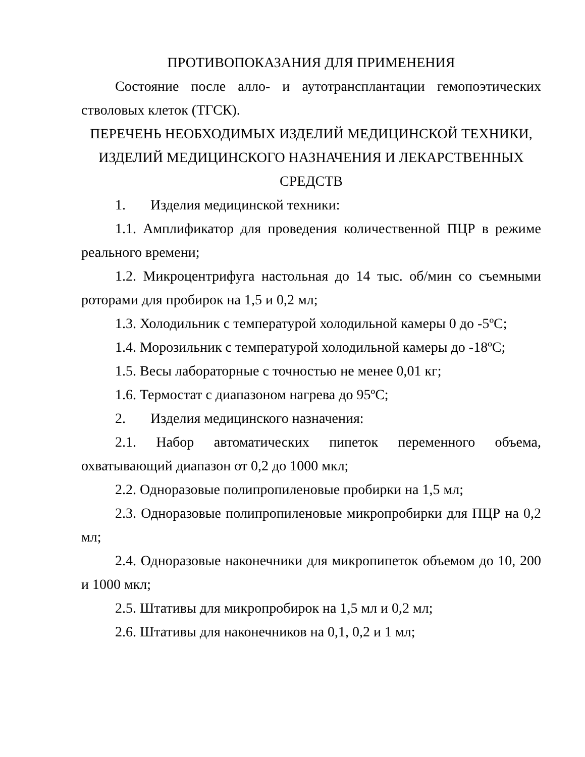ПРОТИВОПОКАЗАНИЯ ДЛЯ ПРИМЕНЕНИЯ
Состояние после алло- и аутотрансплантации гемопоэтических стволовых клеток (ТГСК).
ПЕРЕЧЕНЬ НЕОБХОДИМЫХ ИЗДЕЛИЙ МЕДИЦИНСКОЙ ТЕХНИКИ, ИЗДЕЛИЙ МЕДИЦИНСКОГО НАЗНАЧЕНИЯ И ЛЕКАРСТВЕННЫХ СРЕДСТВ
1. Изделия медицинской техники:
1.1. Амплификатор для проведения количественной ПЦР в режиме реального времени;
1.2. Микроцентрифуга настольная до 14 тыс. об/мин со съемными роторами для пробирок на 1,5 и 0,2 мл;
1.3. Холодильник с температурой холодильной камеры 0 до -5ºС;
1.4. Морозильник с температурой холодильной камеры до -18ºС;
1.5. Весы лабораторные с точностью не менее 0,01 кг;
1.6. Термостат с диапазоном нагрева до 95ºС;
2. Изделия медицинского назначения:
2.1. Набор автоматических пипеток переменного объема, охватывающий диапазон от 0,2 до 1000 мкл;
2.2. Одноразовые полипропиленовые пробирки на 1,5 мл;
2.3. Одноразовые полипропиленовые микропробирки для ПЦР на 0,2 мл;
2.4. Одноразовые наконечники для микропипеток объемом до 10, 200 и 1000 мкл;
2.5. Штативы для микропробирок на 1,5 мл и 0,2 мл;
2.6. Штативы для наконечников на 0,1, 0,2 и 1 мл;